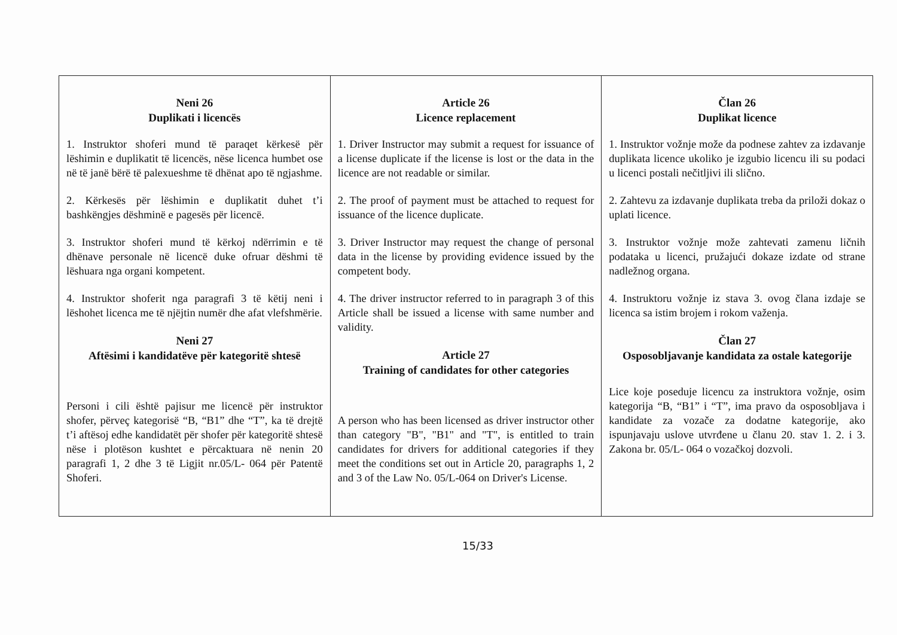| Neni 26 Duplikati i licencës 1. Instruktor shoferi mund të paraqet kërkesë për lëshimin e duplikatit të licencës, nëse licenca humbet ose në të janë bërë të palexueshme të dhënat apo të ngjashme. 2. Kërkesës për lëshimin e duplikatit duhet t’i bashkëngjes dëshminë e pagesës për licencë. 3. Instruktor shoferi mund të kërkoj ndërrimin e të dhënave personale në licencë duke ofruar dëshmi të lëshuara nga organi kompetent. 4. Instruktor shoferit nga paragrafi 3 të këtij neni i lëshohet licenca me të njëjtin numër dhe afat vlefshmërie. Neni 27 Aftësimi i kandidatëve për kategoritë shtesë Personi i cili është pajisur me licencë për instruktor shofer, përveç kategorisë “B, “B1” dhe “T”, ka të drejtë t’i aftësoj edhe kandidatët për shofer për kategoritë shtesë nëse i plotëson kushtet e përcaktuara në nenin 20 paragrafi 1, 2 dhe 3 të Ligjit nr.05/L- 064 për Patentë Shoferi. | Article 26 Licence replacement 1. Driver Instructor may submit a request for issuance of a license duplicate if the license is lost or the data in the licence are not readable or similar. 2. The proof of payment must be attached to request for issuance of the licence duplicate. 3. Driver Instructor may request the change of personal data in the license by providing evidence issued by the competent body. 4. The driver instructor referred to in paragraph 3 of this Article shall be issued a license with same number and validity. Article 27 Training of candidates for other categories A person who has been licensed as driver instructor other than category "B", "B1" and "T", is entitled to train candidates for drivers for additional categories if they meet the conditions set out in Article 20, paragraphs 1, 2 and 3 of the Law No. 05/L-064 on Driver's License. | Član 26 Duplikat licence 1. Instruktor vožnje može da podnese zahtev za izdavanje duplikata licence ukoliko je izgubio licencu ili su podaci u licenci postali nečitljivi ili slično. 2. Zahtevu za izdavanje duplikata treba da priloži dokaz o uplati licence. 3. Instruktor vožnje može zahtevati zamenu ličnih podataka u licenci, pružajući dokaze izdate od strane nadležnog organa. 4. Instruktoru vožnje iz stava 3. ovog člana izdaje se licenca sa istim brojem i rokom važenja. Član 27 Osposobljavanje kandidata za ostale kategorije Lice koje poseduje licencu za instruktora vožnje, osim kategorija “B, “B1” i “T”, ima pravo da osposobljava i kandidate za vozače za dodatne kategorije, ako ispunjavaju uslove utvrđene u članu 20. stav 1. 2. i 3. Zakona br. 05/L- 064 o vozačkoj dozvoli. |
15/33